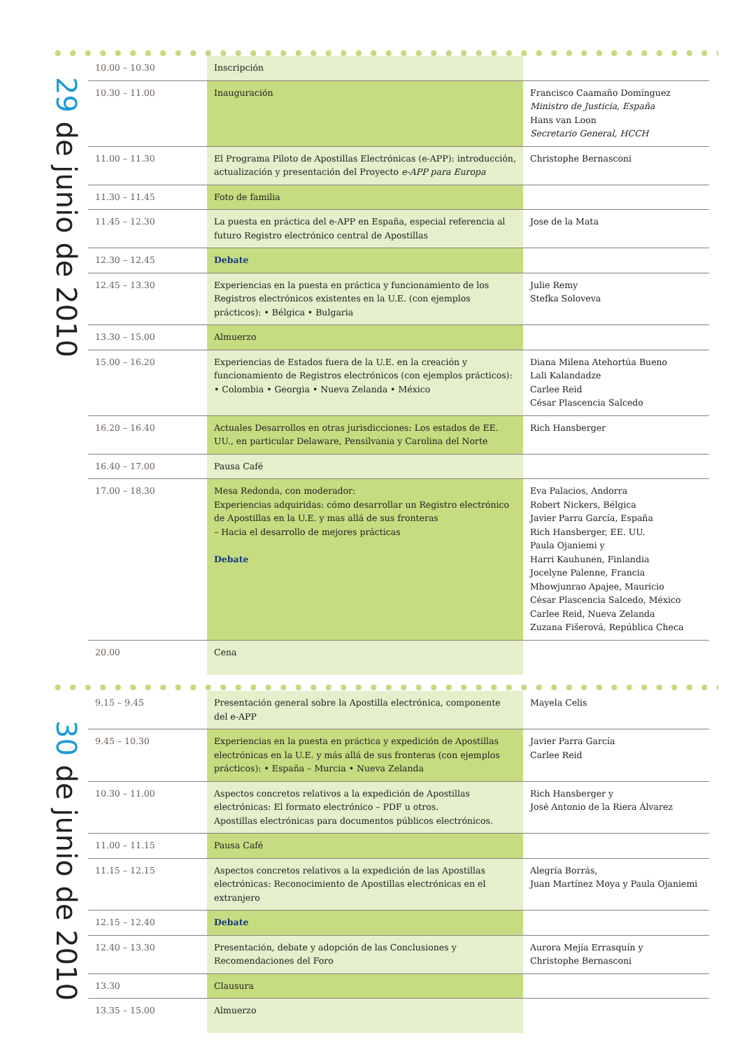29 de junio de 2010
| 10.00 – 10.30 | Inscripción | |
| 10.30 – 11.00 | Inauguración | Francisco Caamaño Domínguez Ministro de Justicia, España Hans van Loon Secretario General, HCCH |
| 11.00 – 11.30 | El Programa Piloto de Apostillas Electrónicas (e-APP): introducción, actualización y presentación del Proyecto e-APP para Europa | Christophe Bernasconi |
| 11.30 – 11.45 | Foto de familia | |
| 11.45 – 12.30 | La puesta en práctica del e-APP en España, especial referencia al futuro Registro electrónico central de Apostillas | Jose de la Mata |
| 12.30 – 12.45 | Debate | |
| 12.45 – 13.30 | Experiencias en la puesta en práctica y funcionamiento de los Registros electrónicos existentes en la U.E. (con ejemplos prácticos): • Bélgica • Bulgaria | Julie Remy Stefka Soloveva |
| 13.30 – 15.00 | Almuerzo | |
| 15.00 – 16.20 | Experiencias de Estados fuera de la U.E. en la creación y funcionamiento de Registros electrónicos (con ejemplos prácticos): • Colombia • Georgia • Nueva Zelanda • México | Diana Milena Atehortúa Bueno Lali Kalandadze Carlee Reid César Plascencia Salcedo |
| 16.20 – 16.40 | Actuales Desarrollos en otras jurisdicciones: Los estados de EE. UU., en particular Delaware, Pensilvania y Carolina del Norte | Rich Hansberger |
| 16.40 – 17.00 | Pausa Café | |
| 17.00 – 18.30 | Mesa Redonda, con moderador: Experiencias adquiridas: cómo desarrollar un Registro electrónico de Apostillas en la U.E. y mas allá de sus fronteras – Hacia el desarrollo de mejores prácticas Debate | Eva Palacios, Andorra Robert Nickers, Bélgica Javier Parra García, España Rich Hansberger, EE. UU. Paula Ojaniemi y Harri Kauhunen, Finlandia Jocelyne Palenne, Francia Mhowjunrao Apajee, Mauricio César Plascencia Salcedo, México Carlee Reid, Nueva Zelanda Zuzana Fišerová, República Checa |
| 20.00 | Cena | |
30 de junio de 2010
| 9.15 – 9.45 | Presentación general sobre la Apostilla electrónica, componente del e-APP | Mayela Celis |
| 9.45 – 10.30 | Experiencias en la puesta en práctica y expedición de Apostillas electrónicas en la U.E. y más allá de sus fronteras (con ejemplos prácticos): • España – Murcia • Nueva Zelanda | Javier Parra García Carlee Reid |
| 10.30 – 11.00 | Aspectos concretos relativos a la expedición de Apostillas electrónicas: El formato electrónico – PDF u otros. Apostillas electrónicas para documentos públicos electrónicos. | Rich Hansberger y José Antonio de la Riera Álvarez |
| 11.00 – 11.15 | Pausa Café | |
| 11.15 – 12.15 | Aspectos concretos relativos a la expedición de las Apostillas electrónicas: Reconocimiento de Apostillas electrónicas en el extranjero | Alegría Borrás, Juan Martínez Moya y Paula Ojaniemi |
| 12.15 – 12.40 | Debate | |
| 12.40 – 13.30 | Presentación, debate y adopción de las Conclusiones y Recomendaciones del Foro | Aurora Mejía Errasquín y Christophe Bernasconi |
| 13.30 | Clausura | |
| 13.35 – 15.00 | Almuerzo | |